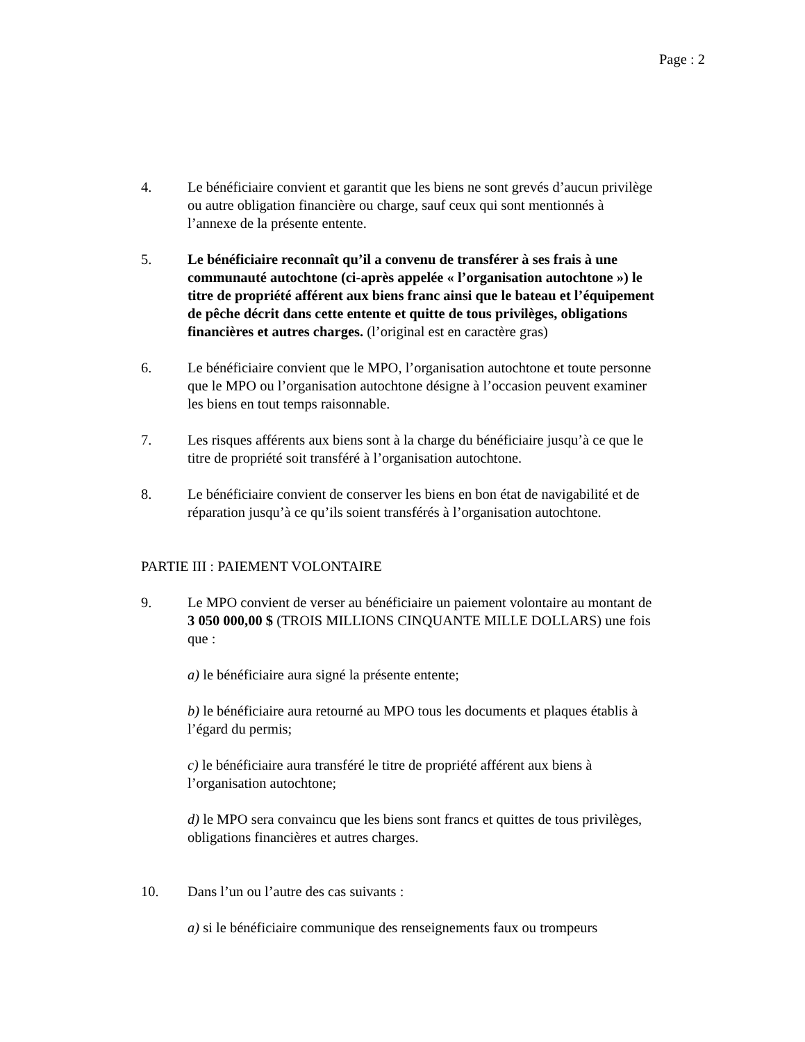Page : 2
4. Le bénéficiaire convient et garantit que les biens ne sont grevés d’aucun privilège ou autre obligation financière ou charge, sauf ceux qui sont mentionnés à l’annexe de la présente entente.
5. Le bénéficiaire reconnaît qu’il a convenu de transférer à ses frais à une communauté autochtone (ci-après appelée « l’organisation autochtone ») le titre de propriété afférent aux biens franc ainsi que le bateau et l’équipement de pêche décrit dans cette entente et quitte de tous privilèges, obligations financières et autres charges. (l’original est en caractère gras)
6. Le bénéficiaire convient que le MPO, l’organisation autochtone et toute personne que le MPO ou l’organisation autochtone désigne à l’occasion peuvent examiner les biens en tout temps raisonnable.
7. Les risques afférents aux biens sont à la charge du bénéficiaire jusqu’à ce que le titre de propriété soit transféré à l’organisation autochtone.
8. Le bénéficiaire convient de conserver les biens en bon état de navigabilité et de réparation jusqu’à ce qu’ils soient transférés à l’organisation autochtone.
PARTIE III : PAIEMENT VOLONTAIRE
9. Le MPO convient de verser au bénéficiaire un paiement volontaire au montant de 3 050 000,00 $ (TROIS MILLIONS CINQUANTE MILLE DOLLARS) une fois que :
a) le bénéficiaire aura signé la présente entente;
b) le bénéficiaire aura retourné au MPO tous les documents et plaques établis à l’égard du permis;
c) le bénéficiaire aura transféré le titre de propriété afférent aux biens à l’organisation autochtone;
d) le MPO sera convaincu que les biens sont francs et quittes de tous privilèges, obligations financières et autres charges.
10. Dans l’un ou l’autre des cas suivants :
a) si le bénéficiaire communique des renseignements faux ou trompeurs